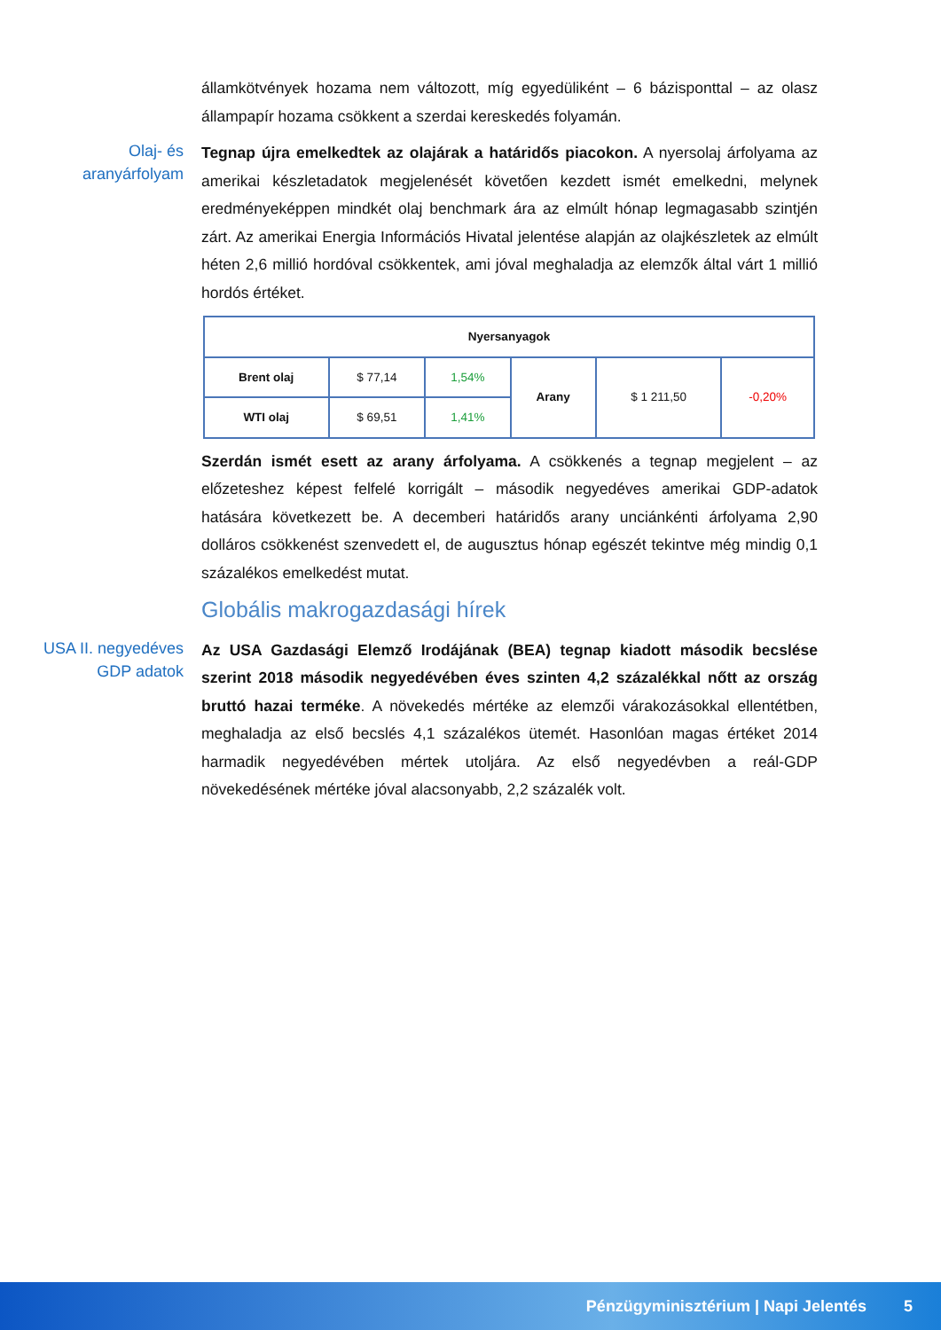államkötvények hozama nem változott, míg egyedüliként – 6 bázisponttal – az olasz állampapír hozama csökkent a szerdai kereskedés folyamán.
Olaj- és aranyárfolyam
Tegnap újra emelkedtek az olajárak a határidős piacokon. A nyersolaj árfolyama az amerikai készletadatok megjelenését követően kezdett ismét emelkedni, melynek eredményeképpen mindkét olaj benchmark ára az elmúlt hónap legmagasabb szintjén zárt. Az amerikai Energia Információs Hivatal jelentése alapján az olajkészletek az elmúlt héten 2,6 millió hordóval csökkentek, ami jóval meghaladja az elemzők által várt 1 millió hordós értéket.
| Nyersanyagok | | | | | |
| --- | --- | --- | --- | --- | --- |
| Brent olaj | $ 77,14 | 1,54% | Arany | $ 1 211,50 | -0,20% |
| WTI olaj | $ 69,51 | 1,41% | | | |
Szerdán ismét esett az arany árfolyama. A csökkenés a tegnap megjelent – az előzeteshez képest felfelé korrigált – második negyedéves amerikai GDP-adatok hatására következett be. A decemberi határidős arany unciánkénti árfolyama 2,90 dolláros csökkenést szenvedett el, de augusztus hónap egészét tekintve még mindig 0,1 százalékos emelkedést mutat.
Globális makrogazdasági hírek
USA II. negyedéves GDP adatok
Az USA Gazdasági Elemző Irodájának (BEA) tegnap kiadott második becslése szerint 2018 második negyedévében éves szinten 4,2 százalékkal nőtt az ország bruttó hazai terméke. A növekedés mértéke az elemzői várakozásokkal ellentétben, meghaladja az első becslés 4,1 százalékos ütemét. Hasonlóan magas értéket 2014 harmadik negyedévében mértek utoljára. Az első negyedévben a reál-GDP növekedésének mértéke jóval alacsonyabb, 2,2 százalék volt.
Pénzügyminisztérium | Napi Jelentés 5